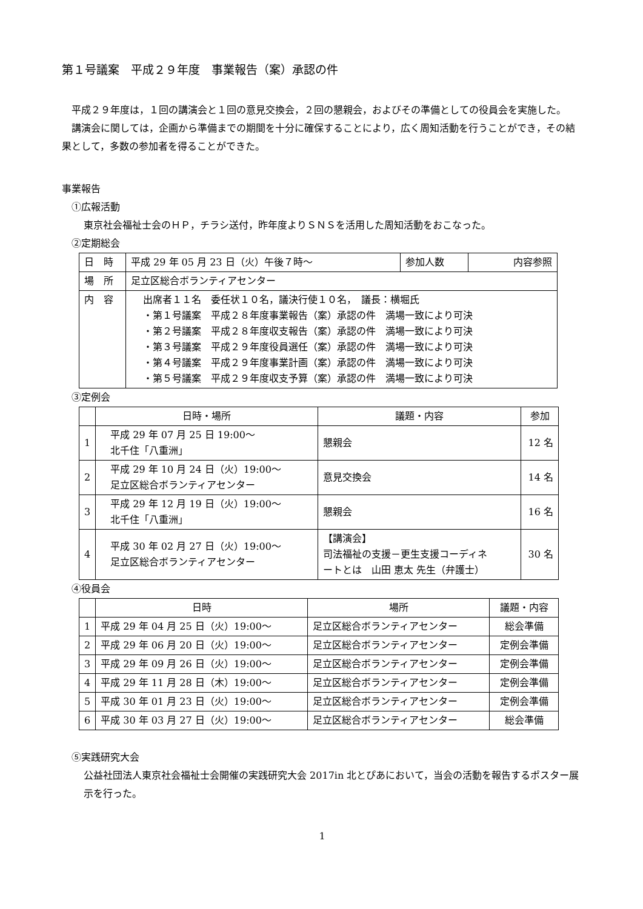第１号議案　平成２９年度　事業報告（案）承認の件
平成２９年度は，１回の講演会と１回の意見交換会，２回の懇親会，およびその準備としての役員会を実施した。
講演会に関しては，企画から準備までの期間を十分に確保することにより，広く周知活動を行うことができ，その結果として，多数の参加者を得ることができた。
事業報告
①広報活動
東京社会福祉士会のＨＰ，チラシ送付，昨年度よりＳＮＳを活用した周知活動をおこなった。
②定期総会
| 日 時 | 平成 29 年 05 月 23 日（火）午後７時〜 | 参加人数 | 内容参照 |
| 場 所 | 足立区総合ボランティアセンター | | |
| 内 容 | 出席者１１名 委任状１０名，議決行使１０名， 議長：横堀氏 ・第１号議案 平成２８年度事業報告（案）承認の件 満場一致により可決 ・第２号議案 平成２８年度収支報告（案）承認の件 満場一致により可決 ・第３号議案 平成２９年度役員選任（案）承認の件 満場一致により可決 ・第４号議案 平成２９年度事業計画（案）承認の件 満場一致により可決 ・第５号議案 平成２９年度収支予算（案）承認の件 満場一致により可決 | | |
③定例会
| | 日時・場所 | 議題・内容 | 参加 |
| 1 | 平成 29 年 07 月 25 日 19:00〜 北千住「八重洲」 | 懇親会 | 12 名 |
| 2 | 平成 29 年 10 月 24 日（火）19:00〜 足立区総合ボランティアセンター | 意見交換会 | 14 名 |
| 3 | 平成 29 年 12 月 19 日（火）19:00〜 北千住「八重洲」 | 懇親会 | 16 名 |
| 4 | 平成 30 年 02 月 27 日（火）19:00〜 足立区総合ボランティアセンター | 【講演会】 司法福祉の支援－更生支援コーディネ ートとは 山田 恵太 先生（弁護士） | 30 名 |
④役員会
| | 日時 | 場所 | 議題・内容 |
| 1 | 平成 29 年 04 月 25 日（火）19:00〜 | 足立区総合ボランティアセンター | 総会準備 |
| 2 | 平成 29 年 06 月 20 日（火）19:00〜 | 足立区総合ボランティアセンター | 定例会準備 |
| 3 | 平成 29 年 09 月 26 日（火）19:00〜 | 足立区総合ボランティアセンター | 定例会準備 |
| 4 | 平成 29 年 11 月 28 日（木）19:00〜 | 足立区総合ボランティアセンター | 定例会準備 |
| 5 | 平成 30 年 01 月 23 日（火）19:00〜 | 足立区総合ボランティアセンター | 定例会準備 |
| 6 | 平成 30 年 03 月 27 日（火）19:00〜 | 足立区総合ボランティアセンター | 総会準備 |
⑤実践研究大会
公益社団法人東京社会福祉士会開催の実践研究大会 2017in 北とぴあにおいて，当会の活動を報告するポスター展示を行った。
1